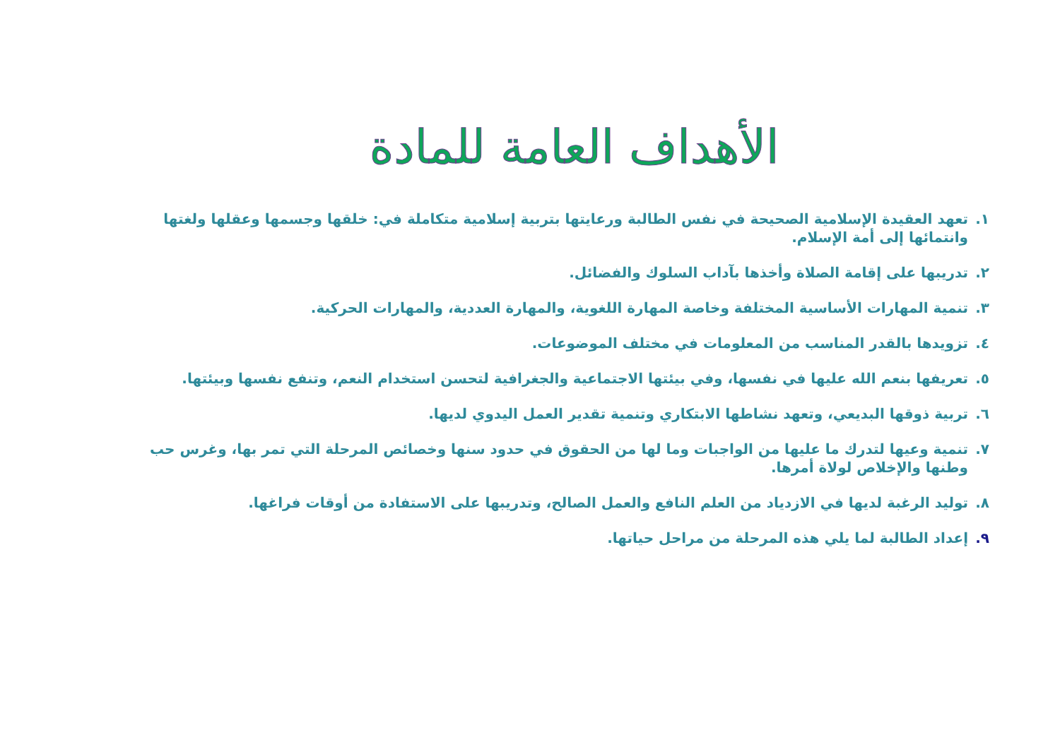الأهداف العامة للمادة
١. تعهد العقيدة الإسلامية الصحيحة في نفس الطالبة ورعايتها بتربية إسلامية متكاملة في: خلقها وجسمها وعقلها ولغتها وانتمائها إلى أمة الإسلام.
٢. تدريبها على إقامة الصلاة وأخذها بآداب السلوك والفضائل.
٣. تنمية المهارات الأساسية المختلفة وخاصة المهارة اللغوية، والمهارة العددية، والمهارات الحركية.
٤. تزويدها بالقدر المناسب من المعلومات في مختلف الموضوعات.
٥. تعريفها بنعم الله عليها في نفسها، وفي بيئتها الاجتماعية والجغرافية لتحسن استخدام النعم، وتنفع نفسها وبيئتها.
٦. تربية ذوقها البديعي، وتعهد نشاطها الابتكاري وتنمية تقدير العمل اليدوي لديها.
٧. تنمية وعيها لتدرك ما عليها من الواجبات وما لها من الحقوق في حدود سنها وخصائص المرحلة التي تمر بها، وغرس حب وطنها والإخلاص لولاة أمرها.
٨. توليد الرغبة لديها في الازدياد من العلم النافع والعمل الصالح، وتدريبها على الاستفادة من أوقات فراغها.
٩. إعداد الطالبة لما يلي هذه المرحلة من مراحل حياتها.